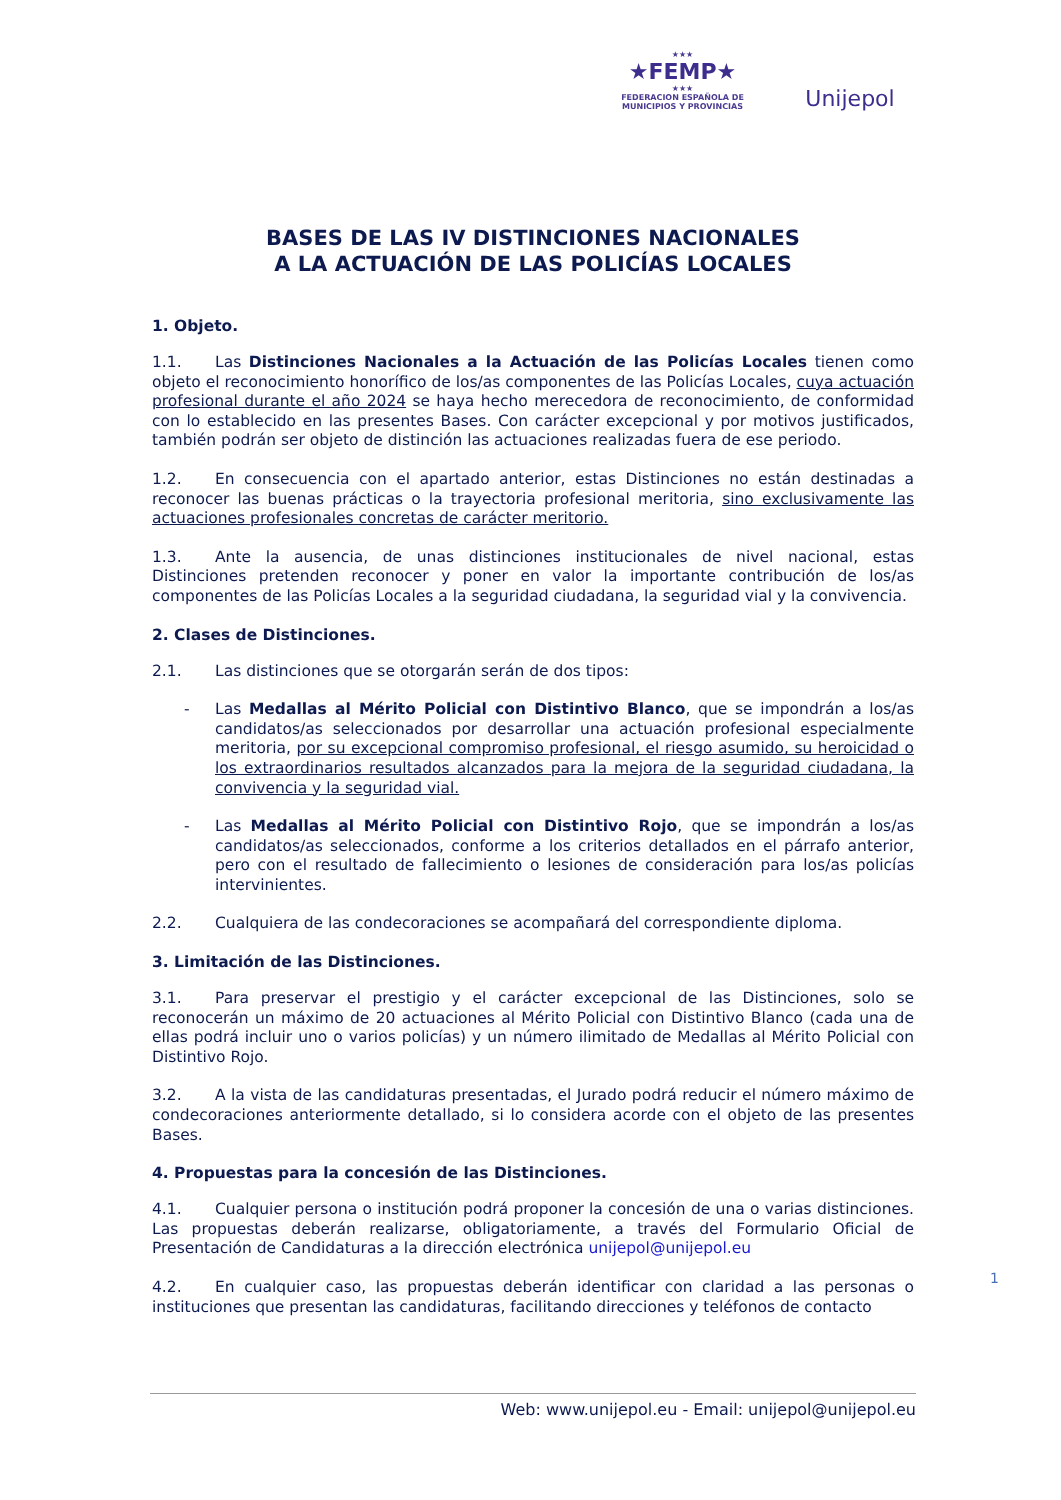★★★
★FEMP★
★★★
FEDERACION ESPAÑOLA DE
MUNICIPIOS Y PROVINCIAS
Unijepol
BASES DE LAS IV DISTINCIONES NACIONALES
A LA ACTUACIÓN DE LAS POLICÍAS LOCALES
1. Objeto.
1.1. Las Distinciones Nacionales a la Actuación de las Policías Locales tienen como objeto el reconocimiento honorífico de los/as componentes de las Policías Locales, cuya actuación profesional durante el año 2024 se haya hecho merecedora de reconocimiento, de conformidad con lo establecido en las presentes Bases. Con carácter excepcional y por motivos justificados, también podrán ser objeto de distinción las actuaciones realizadas fuera de ese periodo.
1.2. En consecuencia con el apartado anterior, estas Distinciones no están destinadas a reconocer las buenas prácticas o la trayectoria profesional meritoria, sino exclusivamente las actuaciones profesionales concretas de carácter meritorio.
1.3. Ante la ausencia, de unas distinciones institucionales de nivel nacional, estas Distinciones pretenden reconocer y poner en valor la importante contribución de los/as componentes de las Policías Locales a la seguridad ciudadana, la seguridad vial y la convivencia.
2. Clases de Distinciones.
2.1. Las distinciones que se otorgarán serán de dos tipos:
- Las Medallas al Mérito Policial con Distintivo Blanco, que se impondrán a los/as candidatos/as seleccionados por desarrollar una actuación profesional especialmente meritoria, por su excepcional compromiso profesional, el riesgo asumido, su heroicidad o los extraordinarios resultados alcanzados para la mejora de la seguridad ciudadana, la convivencia y la seguridad vial.
- Las Medallas al Mérito Policial con Distintivo Rojo, que se impondrán a los/as candidatos/as seleccionados, conforme a los criterios detallados en el párrafo anterior, pero con el resultado de fallecimiento o lesiones de consideración para los/as policías intervinientes.
2.2. Cualquiera de las condecoraciones se acompañará del correspondiente diploma.
3. Limitación de las Distinciones.
3.1. Para preservar el prestigio y el carácter excepcional de las Distinciones, solo se reconocerán un máximo de 20 actuaciones al Mérito Policial con Distintivo Blanco (cada una de ellas podrá incluir uno o varios policías) y un número ilimitado de Medallas al Mérito Policial con Distintivo Rojo.
3.2. A la vista de las candidaturas presentadas, el Jurado podrá reducir el número máximo de condecoraciones anteriormente detallado, si lo considera acorde con el objeto de las presentes Bases.
4. Propuestas para la concesión de las Distinciones.
4.1. Cualquier persona o institución podrá proponer la concesión de una o varias distinciones. Las propuestas deberán realizarse, obligatoriamente, a través del Formulario Oficial de Presentación de Candidaturas a la dirección electrónica unijepol@unijepol.eu
4.2. En cualquier caso, las propuestas deberán identificar con claridad a las personas o instituciones que presentan las candidaturas, facilitando direcciones y teléfonos de contacto
1
Web: www.unijepol.eu - Email: unijepol@unijepol.eu